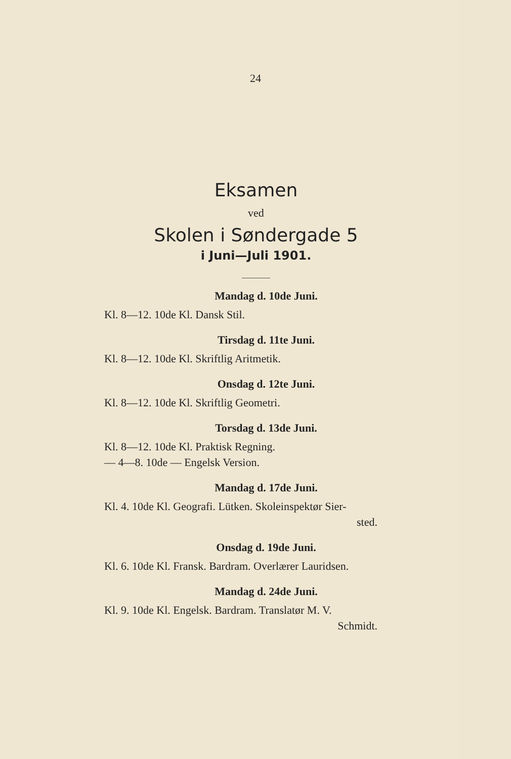24
Eksamen
ved
Skolen i Søndergade 5
i Juni—Juli 1901.
Mandag d. 10de Juni.
Kl. 8—12. 10de Kl. Dansk Stil.
Tirsdag d. 11te Juni.
Kl. 8—12. 10de Kl. Skriftlig Aritmetik.
Onsdag d. 12te Juni.
Kl. 8—12. 10de Kl. Skriftlig Geometri.
Torsdag d. 13de Juni.
Kl. 8—12. 10de Kl. Praktisk Regning.
— 4—8. 10de — Engelsk Version.
Mandag d. 17de Juni.
Kl. 4. 10de Kl. Geografi. Lütken. Skoleinspektør Sier-
sted.
Onsdag d. 19de Juni.
Kl. 6. 10de Kl. Fransk. Bardram. Overlærer Lauridsen.
Mandag d. 24de Juni.
Kl. 9. 10de Kl. Engelsk. Bardram. Translatør M. V.
Schmidt.